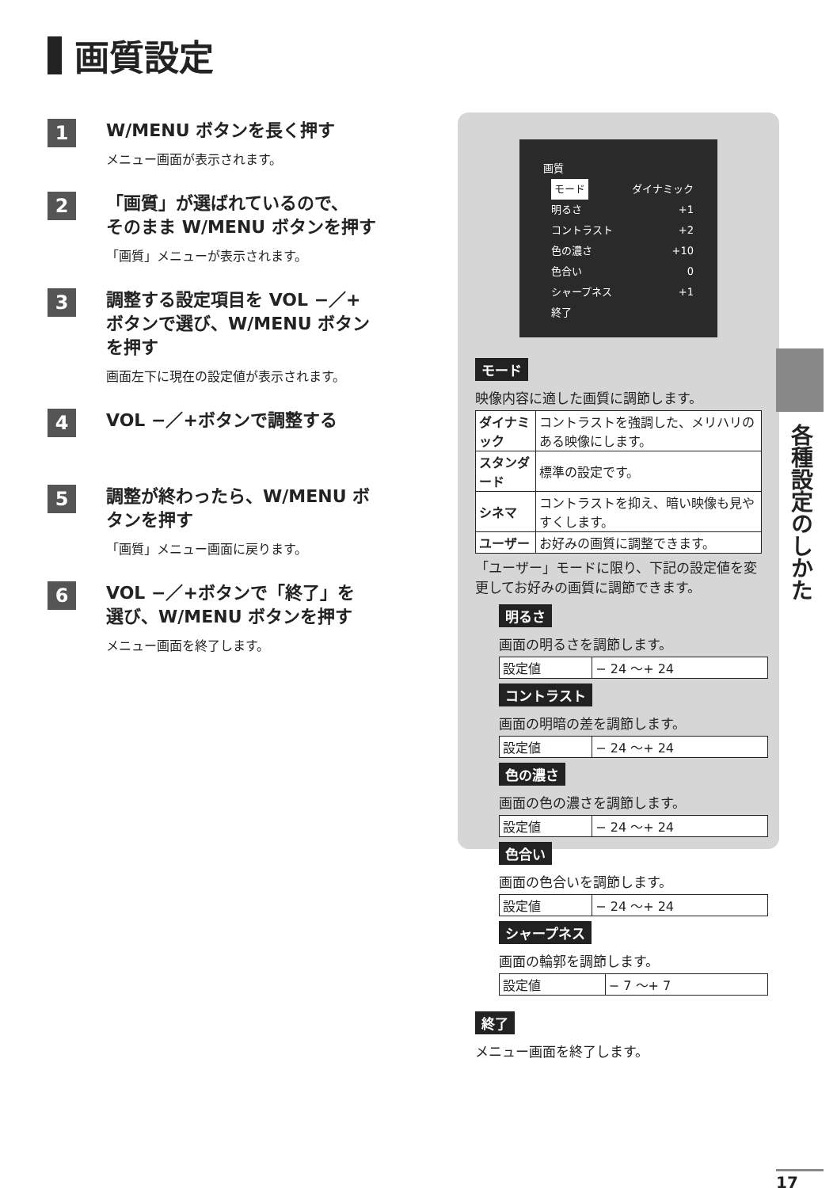画質設定
1
W/MENU ボタンを長く押す
メニュー画面が表示されます。
2
「画質」が選ばれているので、
そのまま W/MENU ボタンを押す
「画質」メニューが表示されます。
3
調整する設定項目を VOL −／+
ボタンで選び、W/MENU ボタン
を押す
画面左下に現在の設定値が表示されます。
4
VOL −／+ボタンで調整する
5
調整が終わったら、W/MENU ボ
タンを押す
「画質」メニュー画面に戻ります。
6
VOL −／+ボタンで「終了」を
選び、W/MENU ボタンを押す
メニュー画面を終了します。
画質
モード ダイナミック
明るさ +1
コントラスト +2
色の濃さ +10
色合い 0
シャープネス +1
終了
モード
映像内容に適した画質に調節します。
| ダイナミック | コントラストを強調した、メリハリのある映像にします。 |
| スタンダード | 標準の設定です。 |
| シネマ | コントラストを抑え、暗い映像も見やすくします。 |
| ユーザー | お好みの画質に調整できます。 |
「ユーザー」モードに限り、下記の設定値を変更してお好みの画質に調節できます。
明るさ
画面の明るさを調節します。
| 設定値 | − 24 〜+ 24 |
コントラスト
画面の明暗の差を調節します。
| 設定値 | − 24 〜+ 24 |
色の濃さ
画面の色の濃さを調節します。
| 設定値 | − 24 〜+ 24 |
色合い
画面の色合いを調節します。
| 設定値 | − 24 〜+ 24 |
シャープネス
画面の輪郭を調節します。
| 設定値 | − 7 〜+ 7 |
終了
メニュー画面を終了します。
各種設定のしかた
17